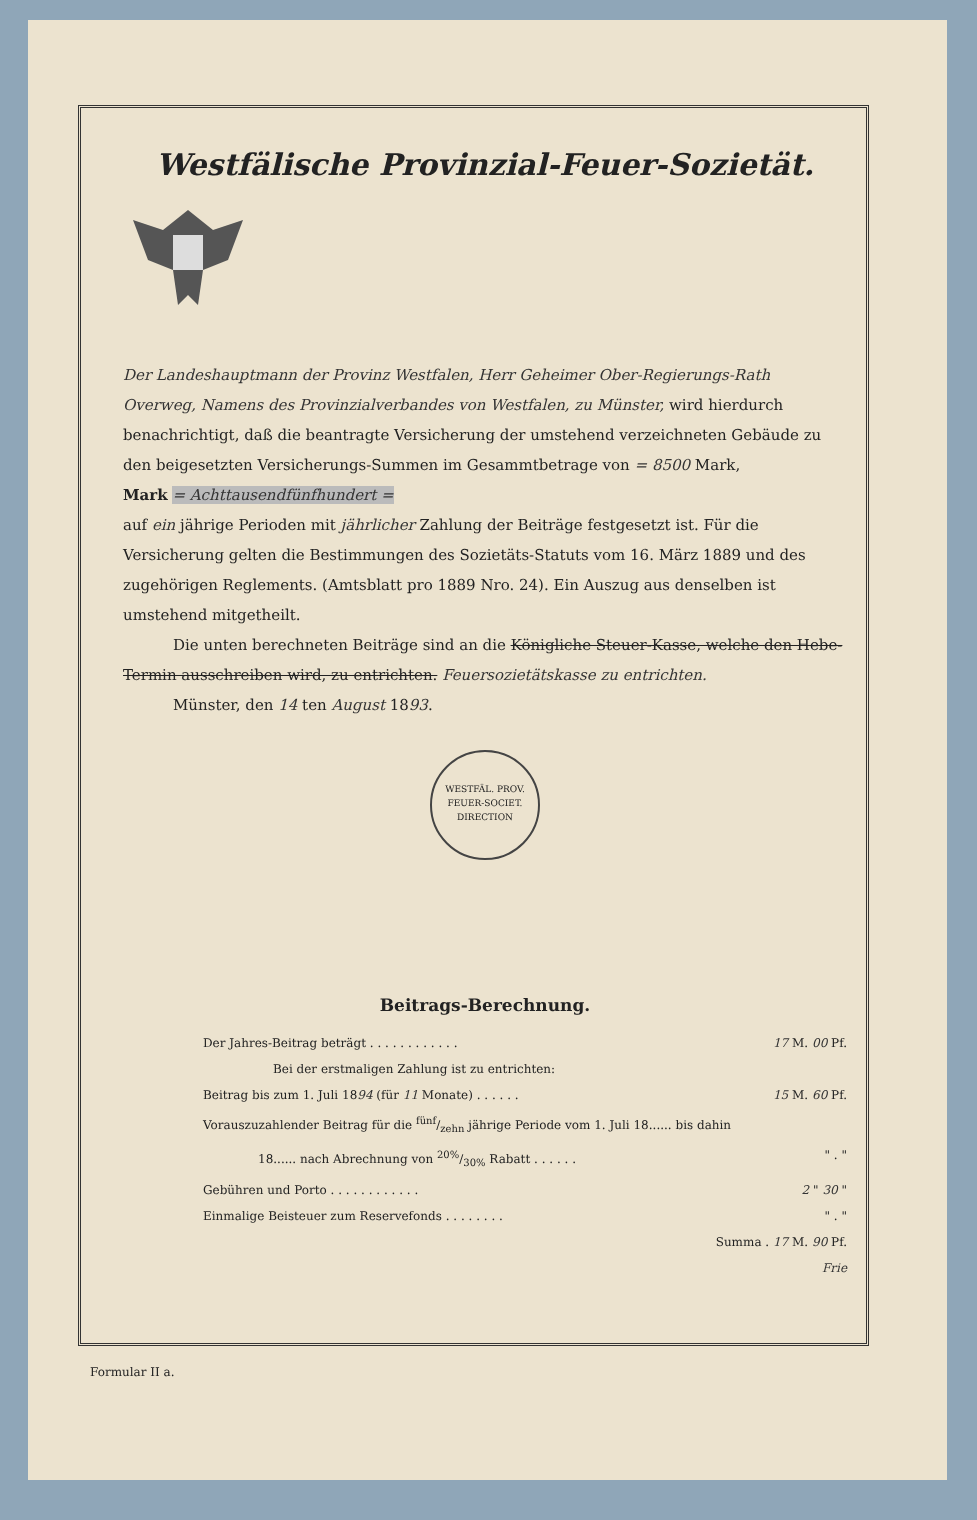Westfälische Provinzial-Feuer-Sozietät.
Der Landeshauptmann der Provinz Westfalen, Herr Geheimer Ober-Regierungs-Rath Overweg, Namens des Provinzialverbandes von Westfalen, zu Münster, wird hierdurch benachrichtigt, daß die beantragte Versicherung der umstehend verzeichneten Gebäude zu den beigesetzten Versicherungs-Summen im Gesammtbetrage von = 8500 Mark,
Mark = Achttausendfünfhundert =
auf ein jährige Perioden mit jährlicher Zahlung der Beiträge festgesetzt ist. Für die Versicherung gelten die Bestimmungen des Sozietäts-Statuts vom 16. März 1889 und des zugehörigen Reglements. (Amtsblatt pro 1889 Nro. 24). Ein Auszug aus denselben ist umstehend mitgetheilt.
Die unten berechneten Beiträge sind an die Königliche Steuer-Kasse, welche den Hebe-Termin ausschreiben wird, zu entrichten. Feuersozietätskasse zu entrichten.
Münster, den 14 ten August 1893.
WESTFÄL. PROV. FEUER-SOCIET.
DIRECTION
Beitrags-Berechnung.
Der Jahres-Beitrag beträgt . . . . . . . . . . . . 17 M. 00 Pf.
Bei der erstmaligen Zahlung ist zu entrichten:
Beitrag bis zum 1. Juli 1894 (für 11 Monate) . . . . . . 15 M. 60 Pf.
Vorauszuzahlender Beitrag für die fünf/zehn jährige Periode vom 1. Juli 18...... bis dahin
18...... nach Abrechnung von 20%/30% Rabatt . . . . . . " . "
Gebühren und Porto . . . . . . . . . . . . 2 " 30 "
Einmalige Beisteuer zum Reservefonds . . . . . . . . " . "
Summa . 17 M. 90 Pf.
Frie
Formular II a.